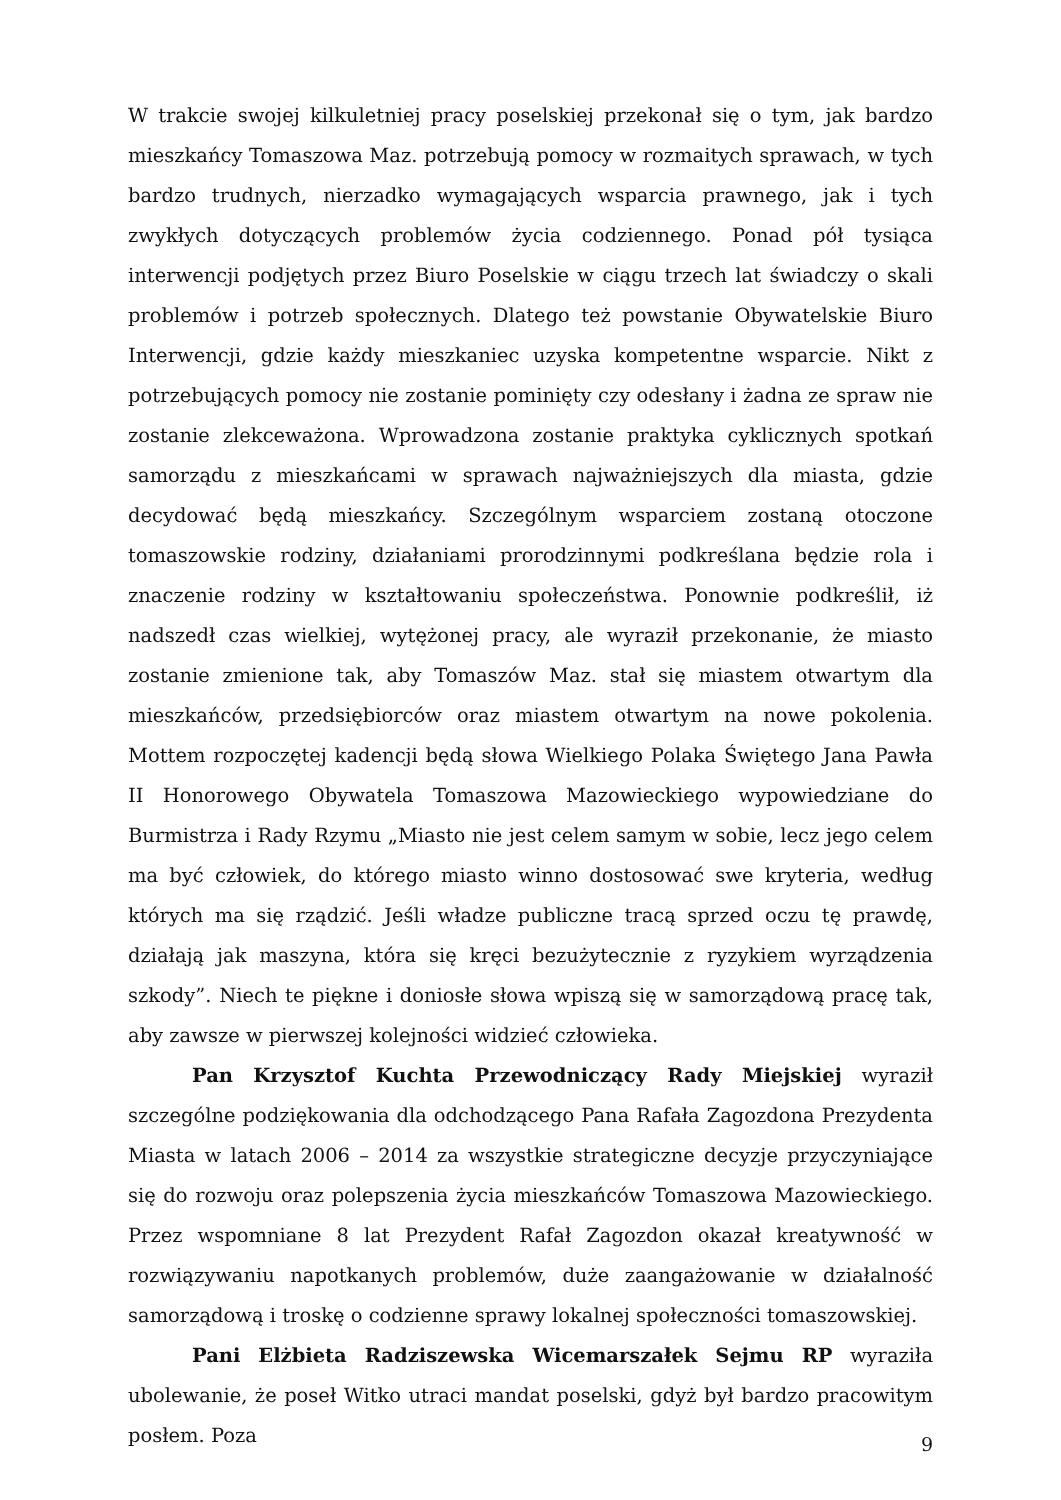W trakcie swojej kilkuletniej pracy poselskiej przekonał się o tym, jak bardzo mieszkańcy Tomaszowa Maz. potrzebują pomocy w rozmaitych sprawach, w tych bardzo trudnych, nierzadko wymagających wsparcia prawnego, jak i tych zwykłych dotyczących problemów życia codziennego. Ponad pół tysiąca interwencji podjętych przez Biuro Poselskie w ciągu trzech lat świadczy o skali problemów i potrzeb społecznych. Dlatego też powstanie Obywatelskie Biuro Interwencji, gdzie każdy mieszkaniec uzyska kompetentne wsparcie. Nikt z potrzebujących pomocy nie zostanie pominięty czy odesłany i żadna ze spraw nie zostanie zlekceważona. Wprowadzona zostanie praktyka cyklicznych spotkań samorządu z mieszkańcami w sprawach najważniejszych dla miasta, gdzie decydować będą mieszkańcy. Szczególnym wsparciem zostaną otoczone tomaszowskie rodziny, działaniami prorodzinnymi podkreślana będzie rola i znaczenie rodziny w kształtowaniu społeczeństwa. Ponownie podkreślił, iż nadszedł czas wielkiej, wytężonej pracy, ale wyraził przekonanie, że miasto zostanie zmienione tak, aby Tomaszów Maz. stał się miastem otwartym dla mieszkańców, przedsiębiorców oraz miastem otwartym na nowe pokolenia. Mottem rozpoczętej kadencji będą słowa Wielkiego Polaka Świętego Jana Pawła II Honorowego Obywatela Tomaszowa Mazowieckiego wypowiedziane do Burmistrza i Rady Rzymu „Miasto nie jest celem samym w sobie, lecz jego celem ma być człowiek, do którego miasto winno dostosować swe kryteria, według których ma się rządzić. Jeśli władze publiczne tracą sprzed oczu tę prawdę, działają jak maszyna, która się kręci bezużytecznie z ryzykiem wyrządzenia szkody”. Niech te piękne i doniosłe słowa wpiszą się w samorządową pracę tak, aby zawsze w pierwszej kolejności widzieć człowieka.
Pan Krzysztof Kuchta Przewodniczący Rady Miejskiej wyraził szczególne podziękowania dla odchodzącego Pana Rafała Zagozdona Prezydenta Miasta w latach 2006 – 2014 za wszystkie strategiczne decyzje przyczyniające się do rozwoju oraz polepszenia życia mieszkańców Tomaszowa Mazowieckiego. Przez wspomniane 8 lat Prezydent Rafał Zagozdon okazał kreatywność w rozwiązywaniu napotkanych problemów, duże zaangażowanie w działalność samorządową i troskę o codzienne sprawy lokalnej społeczności tomaszowskiej.
Pani Elżbieta Radziszewska Wicemarszałek Sejmu RP wyraziła ubolewanie, że poseł Witko utraci mandat poselski, gdyż był bardzo pracowitym posłem. Poza
9